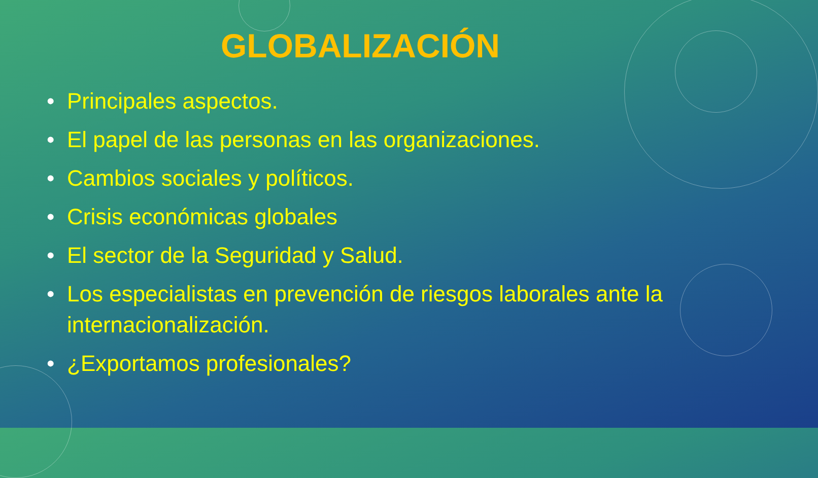GLOBALIZACIÓN
• Principales aspectos.
• El papel de las personas en las organizaciones.
• Cambios sociales y políticos.
• Crisis económicas globales
• El sector de la Seguridad y Salud.
• Los especialistas en prevención de riesgos laborales ante la internacionalización.
• ¿Exportamos profesionales?